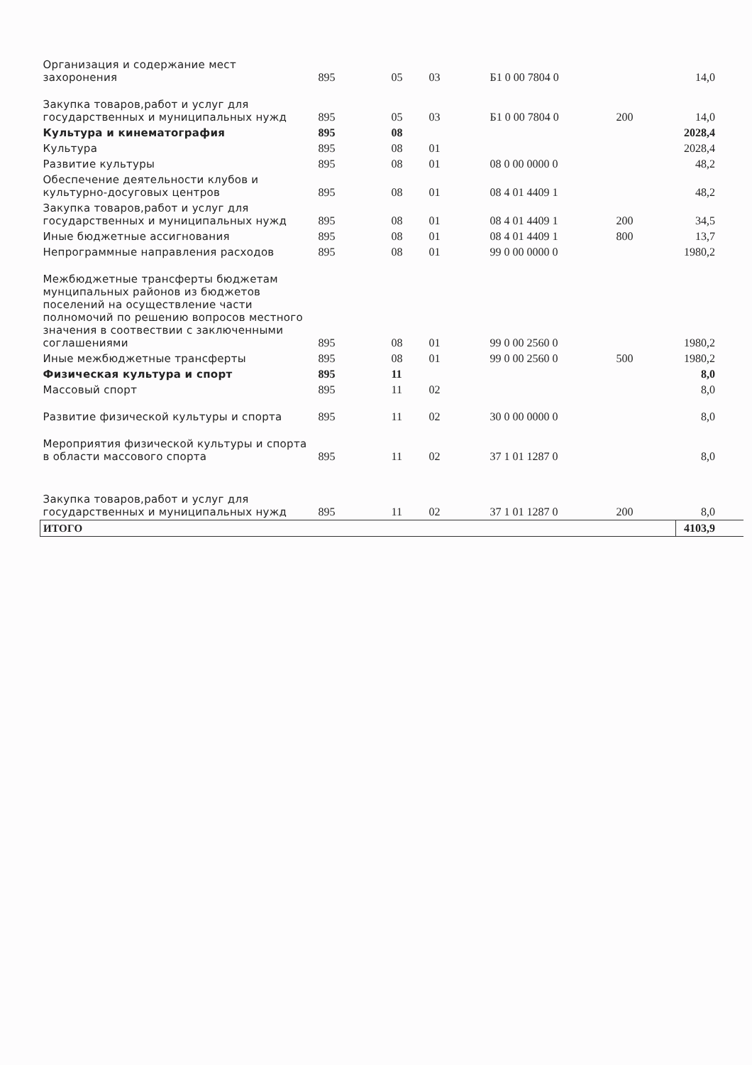| Организация и содержание мест захоронения | 895 | 05 | 03 | Б1 0 00 7804 0 | | 14,0 |
| Закупка товаров,работ и услуг для государственных и муниципальных нужд | 895 | 05 | 03 | Б1 0 00 7804 0 | 200 | 14,0 |
| Культура и кинематография | 895 | 08 | | | | 2028,4 |
| Культура | 895 | 08 | 01 | | | 2028,4 |
| Развитие культуры | 895 | 08 | 01 | 08 0 00 0000 0 | | 48,2 |
| Обеспечение деятельности клубов и культурно-досуговых центров | 895 | 08 | 01 | 08 4 01 4409 1 | | 48,2 |
| Закупка товаров,работ и услуг для государственных и муниципальных нужд | 895 | 08 | 01 | 08 4 01 4409 1 | 200 | 34,5 |
| Иные бюджетные ассигнования | 895 | 08 | 01 | 08 4 01 4409 1 | 800 | 13,7 |
| Непрограммные направления расходов | 895 | 08 | 01 | 99 0 00 0000 0 | | 1980,2 |
| Межбюджетные трансферты бюджетам мунципальных районов из бюджетов поселений на осуществление части полномочий по решению вопросов местного значения в соотвествии с заключенными соглашениями | 895 | 08 | 01 | 99 0 00 2560 0 | | 1980,2 |
| Иные межбюджетные трансферты | 895 | 08 | 01 | 99 0 00 2560 0 | 500 | 1980,2 |
| Физическая культура и спорт | 895 | 11 | | | | 8,0 |
| Массовый спорт | 895 | 11 | 02 | | | 8,0 |
| Развитие физической культуры и спорта | 895 | 11 | 02 | 30 0 00 0000 0 | | 8,0 |
| Мероприятия физической культуры и спорта в области массового спорта | 895 | 11 | 02 | 37 1 01 1287 0 | | 8,0 |
| Закупка товаров,работ и услуг для государственных и муниципальных нужд | 895 | 11 | 02 | 37 1 01 1287 0 | 200 | 8,0 |
| ИТОГО | | | | | | 4103,9 |